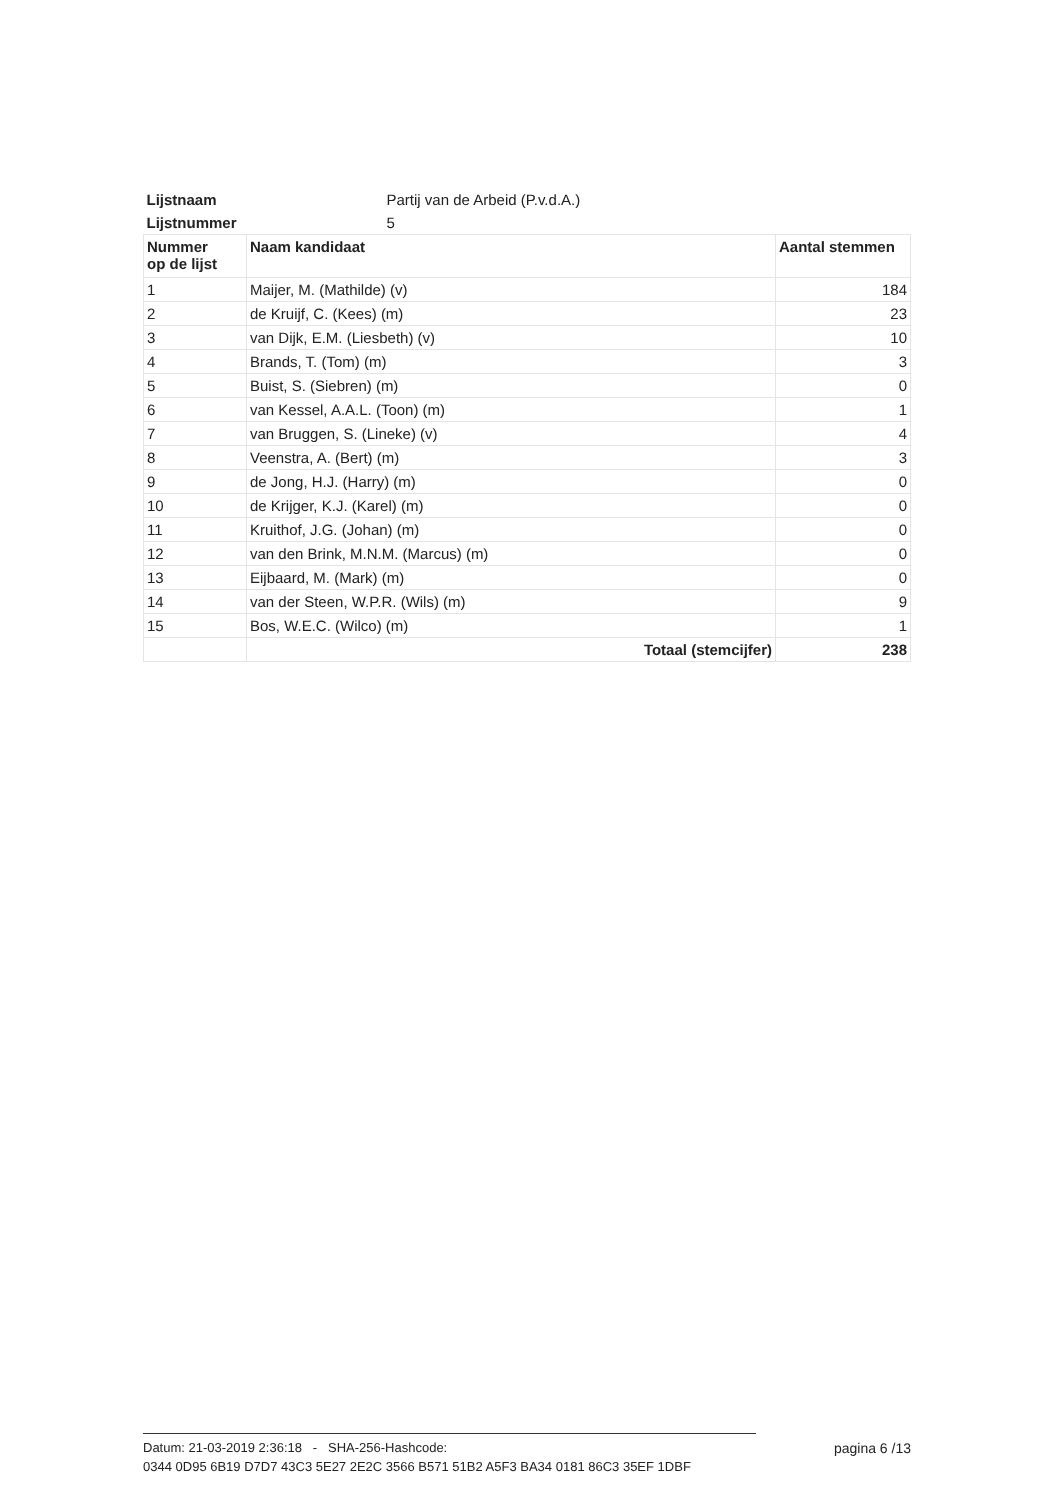| Lijstnaam | Partij van de Arbeid (P.v.d.A.) | |
| Lijstnummer | 5 | |
| Nummer op de lijst | Naam kandidaat | Aantal stemmen |
| 1 | Maijer, M. (Mathilde) (v) | 184 |
| 2 | de Kruijf, C. (Kees) (m) | 23 |
| 3 | van Dijk, E.M. (Liesbeth) (v) | 10 |
| 4 | Brands, T. (Tom) (m) | 3 |
| 5 | Buist, S. (Siebren) (m) | 0 |
| 6 | van Kessel, A.A.L. (Toon) (m) | 1 |
| 7 | van Bruggen, S. (Lineke) (v) | 4 |
| 8 | Veenstra, A. (Bert) (m) | 3 |
| 9 | de Jong, H.J. (Harry) (m) | 0 |
| 10 | de Krijger, K.J. (Karel) (m) | 0 |
| 11 | Kruithof, J.G. (Johan) (m) | 0 |
| 12 | van den Brink, M.N.M. (Marcus) (m) | 0 |
| 13 | Eijbaard, M. (Mark) (m) | 0 |
| 14 | van der Steen, W.P.R. (Wils) (m) | 9 |
| 15 | Bos, W.E.C. (Wilco) (m) | 1 |
| | Totaal (stemcijfer) | 238 |
pagina 6 /13
Datum: 21-03-2019 2:36:18 - SHA-256-Hashcode:
0344 0D95 6B19 D7D7 43C3 5E27 2E2C 3566 B571 51B2 A5F3 BA34 0181 86C3 35EF 1DBF